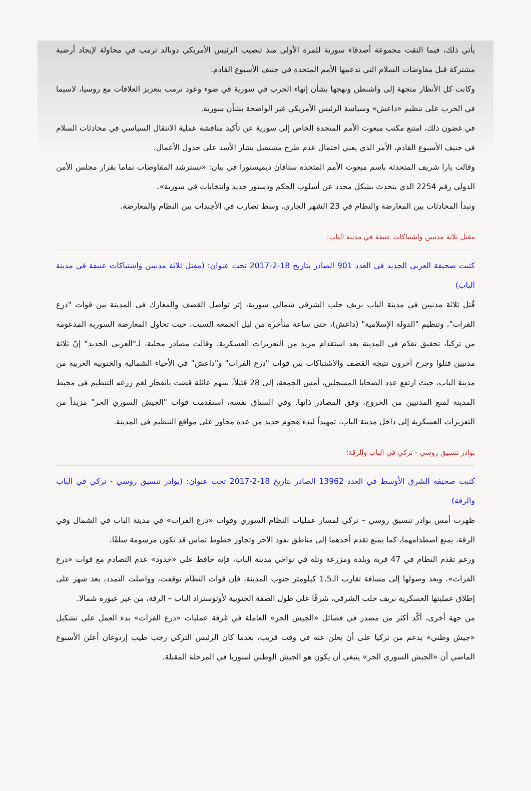يأتي ذلك، فيما التقت مجموعة أصدقاء سورية للمرة الأولى منذ تنصيب الرئيس الأمريكي دونالد ترمب في محاولة لإيجاد أرضية مشتركة قبل مفاوضات السلام التي تدعمها الأمم المتحدة في جنيف الأسبوع القادم.
وكانت كل الأنظار متجهة إلى واشنطن ونهجها بشأن إنهاء الحرب في سورية في ضوء وعود ترمب بتعزيز العلاقات مع روسيا، لاسيما في الحرب على تنظيم «داعش» وسياسة الرئيس الأمريكي غير الواضحة بشأن سورية.
في غضون ذلك، امتنع مكتب مبعوث الأمم المتحدة الخاص إلى سورية عن تأكيد مناقشة عملية الانتقال السياسي في محادثات السلام في جنيف الأسبوع القادم، الأمر الذي يعني احتمال عدم طرح مستقبل بشار الأسد على جدول الأعمال.
وقالت يارا شريف المتحدثة باسم مبعوث الأمم المتحدة ستافان ديميستورا في بيان: «تسترشد المفاوضات تماما بقرار مجلس الأمن الدولي رقم 2254 الذي يتحدث بشكل محدد عن أسلوب الحكم ودستور جديد وانتخابات في سورية».
وتبدأ المحادثات بين المعارضة والنظام في 23 الشهر الجاري، وسط تضارب في الأجندات بين النظام والمعارضة.
مقتل ثلاثة مدنيين واشتباكات عنيفة في مدينة الباب:
كتبت صحيفة العربي الجديد في العدد 901 الصادر بتاريخ 18-2-2017 تحت عنوان: (مقتل ثلاثة مدنيين واشتباكات عنيفة في مدينة الباب)
قُتل ثلاثة مدنيين في مدينة الباب بريف حلب الشرقي شمالي سورية، إثر تواصل القصف والمعارك في المدينة بين قوات "درع الفرات"، وتنظيم "الدولة الإسلامية" (داعش)، حتى ساعة متأخرة من ليل الجمعة السبت، حيث تحاول المعارضة السورية المدعومة من تركيا، تحقيق تقدّم في المدينة بعد استقدام مزيد من التعزيزات العسكرية. وقالت مصادر محلية، لـ"العربي الجديد" إنّ ثلاثة مدنيين قتلوا وجرح آخرون نتيجة القصف والاشتباكات بين قوات "درع الفرات" و"داعش" في الأحياء الشمالية والجنوبية الغربية من مدينة الباب، حيث ارتفع عدد الضحايا المسجلين، أمس الجمعة، إلى 28 قتيلاً، بينهم عائلة قضت بانفجار لغم زرعه التنظيم في محيط المدينة لمنع المدنيين من الخروج، وفق المصادر ذاتها. وفي السياق نفسه، استقدمت قوات "الجيش السوري الحر" مزيداً من التعزيزات العسكرية إلى داخل مدينة الباب، تمهيداً لبدء هجوم جديد من عدة محاور على مواقع التنظيم في المدينة.
بوادر تنسيق روسي - تركي في الباب والرقة:
كتبت صحيفة الشرق الأوسط في العدد 13962 الصادر بتاريخ 18-2-2017 تحت عنوان: (بوادر تنسيق روسي - تركي في الباب والرقة)
ظهرت أمس بوادر تنسيق روسي – تركي لمسار عمليات النظام السوري وقوات «درع الفرات» في مدينة الباب في الشمال وفي الرقة، يمنع اصطدامهما، كما يمنع تقدم أحدهما إلى مناطق نفوذ الآخر وتجاوز خطوط تماس قد تكون مرسومة سلفًا.
ورغم تقدم النظام في 47 قرية وبلدة ومزرعة وتلة في نواحي مدينة الباب، فإنه حافظ على «حدود» عدم التصادم مع قوات «درع الفرات». وبعد وصولها إلى مسافة تقارب الـ1.5 كيلومتر جنوب المدينة، فإن قوات النظام توقفت، وواصلت التمدد، بعد شهر على إطلاق عمليتها العسكرية بريف حلب الشرقي، شرقًا على طول الضفة الجنوبية لأوتوستراد الباب – الرقة، من غير عبوره شمالا.
من جهة أخرى، أكّد أكثر من مصدر في فصائل «الجيش الحر» العاملة في غرفة عمليات «درع الفرات» بدء العمل على تشكيل «جيش وطني» بدعم من تركيا على أن يعلن عنه في وقت قريب، بعدما كان الرئيس التركي رجب طيب إردوغان أعلن الأسبوع الماضي أن «الجيش السوري الحر» ينبغي أن يكون هو الجيش الوطني لسوريا في المرحلة المقبلة.